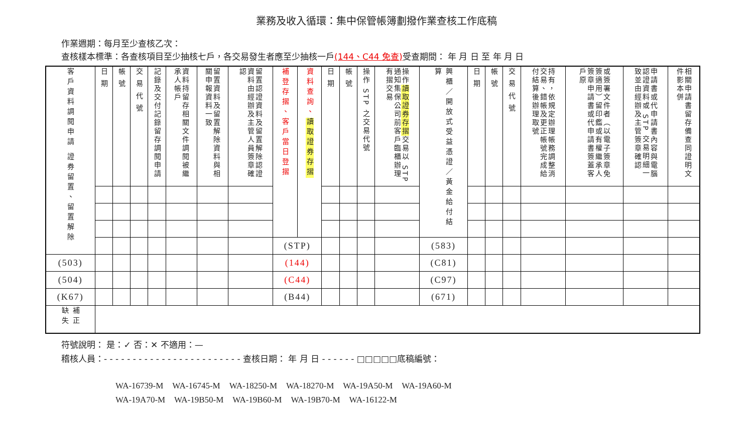業務及收入循環：集中保管帳簿劃撥作業查核工作底稿
作業週期：每月至少查核乙次：
查核樣本標準：各查核項目至少抽核七戶，各交易發生者應至少抽核一戶(144、C44 免查) 受查期間： 年 月 日 至 年 月 日
| 客戶資料調閱申請 證券留置、留置解除 | 日 期 | 帳 號 | 交 易 代 號 | 記錄及交付記錄留存調閱申請 | 資料持留存相關文件調閱被繼承人帳戶 | 留置資料及留置解除資料與相關申報資料一致 | 留置認證資料及留置解除認證資料由經辦及主管人員簽章確認 | 補登存摺、客戶當日登摺 | 資料查詢、 讀取證券存摺 | 日 期 | 帳 號 | 操作 STP 之交易代號 | 操作 讀取證券存摺 交易以 STP 通知集保公司前客戶臨櫃辦理有摺交易 | 興櫃／開放式受益憑證／黃金給付結算 | 日 期 | 帳 號 | 交 易 代 號 | 持有，依規定辦理帳務調整消交易、錯帳及更正帳號完成給付結算後辦理取號 | 或簽署文件者（以電子簽章免簽適用）留印鑑或有權繼承人簽章申請書或代申請書簽蓋客戶原 | 申請書或代申請書內容與電腦認證資料或 STP 交易明細一致並由經辦及主管簽章確認 | 相關申請書留存備查同證明文件影本併 |
| --- | --- | --- | --- | --- | --- | --- | --- | --- | --- | --- | --- | --- | --- | --- | --- | --- | --- | --- | --- | --- | --- |
| | | | | | | | | (STP) | | | | | | (583) | | | | | | | |
| (503) | | | | | | | | (144) | | | | | | (C81) | | | | | | | |
| (504) | | | | | | | | (C44) | | | | | | (C97) | | | | | | | |
| (K67) | | | | | | | | (B44) | | | | | | (671) | | | | | | | |
| 補正 缺失 | | | | | | | | | | | | | | | | | | | | | |
符號說明： 是：✓ 否：✕ 不適用：—
稽核人員：- - - - - - - - - - - - - - - - - - - - - - - - 查核日期： 年 月 日 - - - - - - □□□□□底稿編號：
WA-16739-M WA-16745-M WA-18250-M WA-18270-M WA-19A50-M WA-19A60-M
WA-19A70-M WA-19B50-M WA-19B60-M WA-19B70-M WA-16122-M